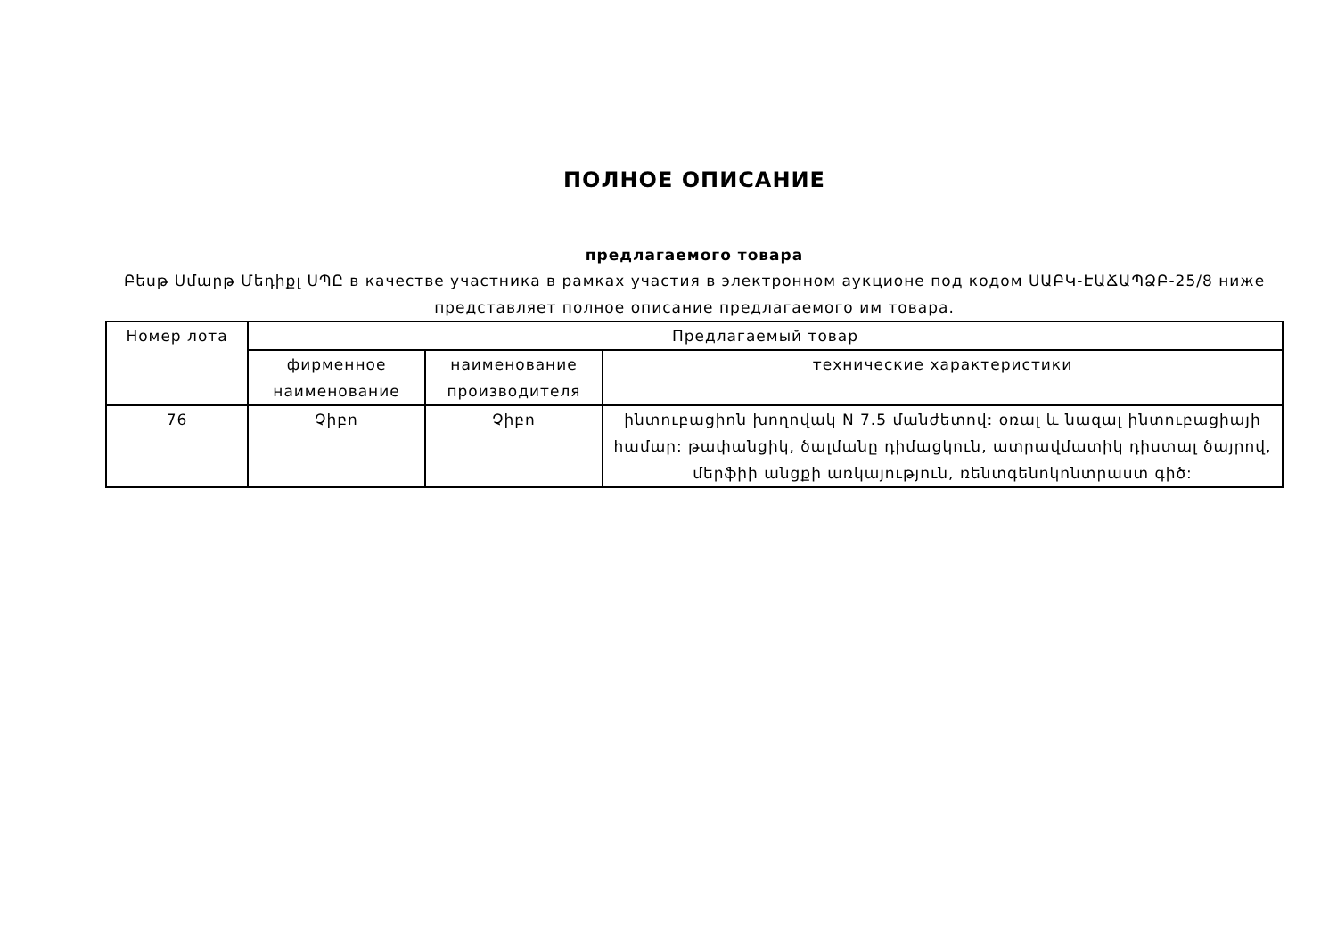ПОЛНОЕ ОПИСАНИЕ
предлагаемого товара
Բեսթ Սմարթ Մեդիքլ ՍՊԸ в качестве участника в рамках участия в электронном аукционе под кодом ՍԱԲԿ-ԷԱՃԱՊՁԲ-25/8 ниже представляет полное описание предлагаемого им товара.
| Номер лота | Предлагаемый товар | | |
| --- | --- | --- | --- |
| | фирменное наименование | наименование производителя | технические характеристики |
| 76 | Չիբո | Չիբո | ինտուբացիոն խողովակ N 7.5 մանժետով: օռալ և նազալ ինտուբացիայի համար: թափանցիկ, ծալմանը դիմացկուն, ատրավմատիկ դիստալ ծայրով, մերֆիի անցքի առկայություն, ռենտգենոկոնտրաստ գիծ: |